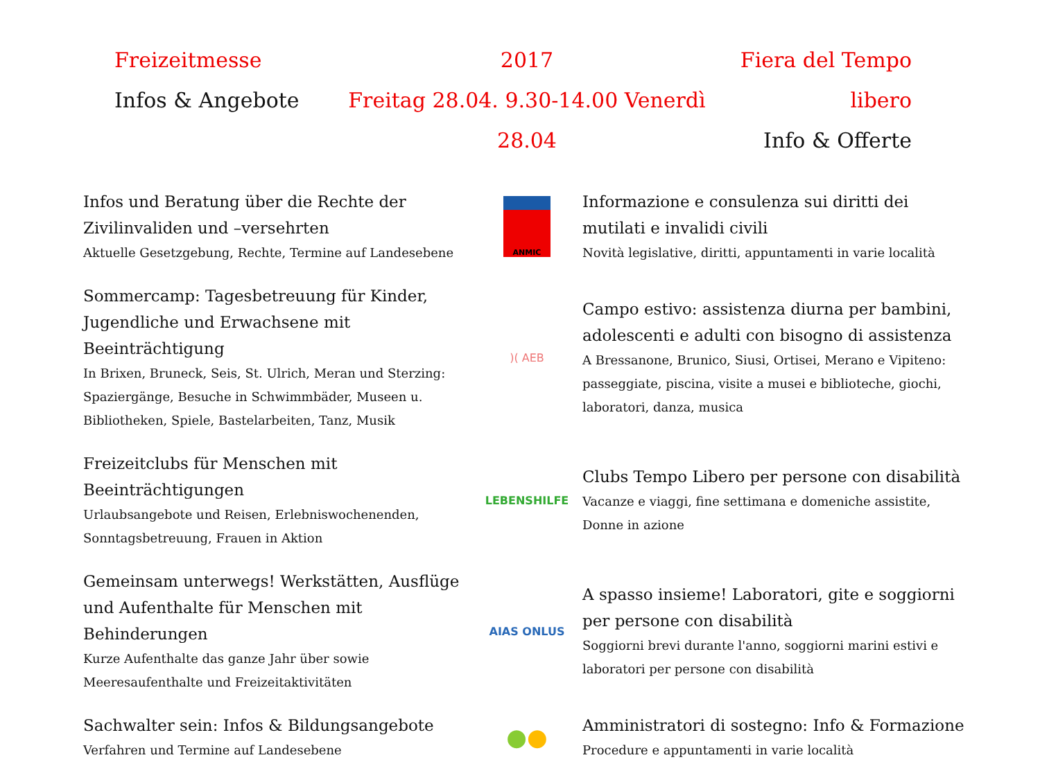Freizeitmesse
Infos & Angebote
2017
Freitag 28.04. 9.30-14.00 Venerdì 28.04
Fiera del Tempo libero
Info & Offerte
Infos und Beratung über die Rechte der Zivilinvaliden und –versehrten
Aktuelle Gesetzgebung, Rechte, Termine auf Landesebene
ANMIC
Informazione e consulenza sui diritti dei mutilati e invalidi civili
Novità legislative, diritti, appuntamenti in varie località
Sommercamp: Tagesbetreuung für Kinder, Jugendliche und Erwachsene mit Beeinträchtigung
In Brixen, Bruneck, Seis, St. Ulrich, Meran und Sterzing: Spaziergänge, Besuche in Schwimmbäder, Museen u. Bibliotheken, Spiele, Bastelarbeiten, Tanz, Musik
)( AEB
Campo estivo: assistenza diurna per bambini, adolescenti e adulti con bisogno di assistenza
A Bressanone, Brunico, Siusi, Ortisei, Merano e Vipiteno: passeggiate, piscina, visite a musei e biblioteche, giochi, laboratori, danza, musica
Freizeitclubs für Menschen mit Beeinträchtigungen
Urlaubsangebote und Reisen, Erlebniswochenenden, Sonntagsbetreuung, Frauen in Aktion
LEBENSHILFE
Clubs Tempo Libero per persone con disabilità
Vacanze e viaggi, fine settimana e domeniche assistite, Donne in azione
Gemeinsam unterwegs! Werkstätten, Ausflüge und Aufenthalte für Menschen mit Behinderungen
Kurze Aufenthalte das ganze Jahr über sowie Meeresaufenthalte und Freizeitaktivitäten
AIAS ONLUS
A spasso insieme! Laboratori, gite e soggiorni per persone con disabilità
Soggiorni brevi durante l'anno, soggiorni marini estivi e laboratori per persone con disabilità
Sachwalter sein: Infos & Bildungsangebote
Verfahren und Termine auf Landesebene
● ●
Amministratori di sostegno: Info & Formazione
Procedure e appuntamenti in varie località